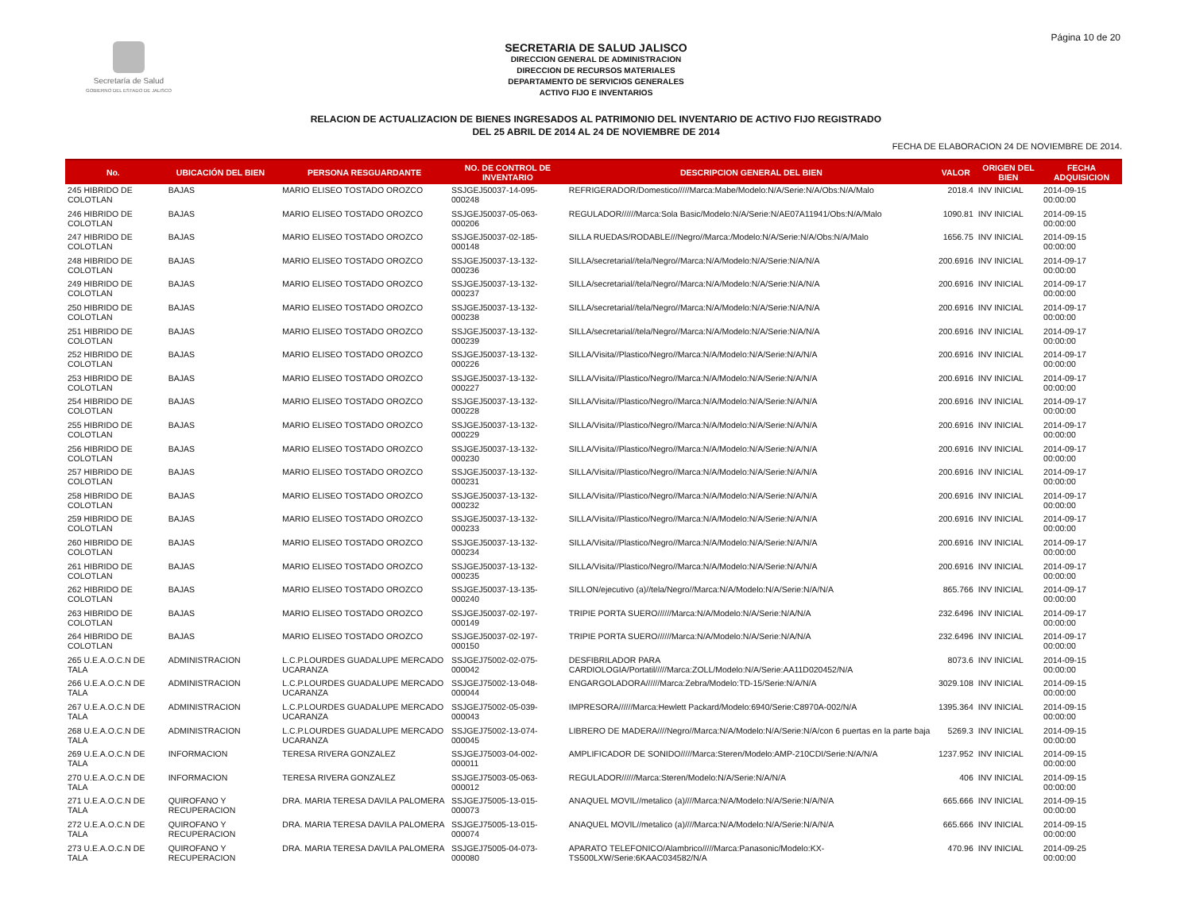Secretaría de Salud
GOBIERNO DEL ESTADO DE JALISCO
Página 10 de 20
SECRETARIA DE SALUD JALISCO
DIRECCION GENERAL DE ADMINISTRACION
DIRECCION DE RECURSOS MATERIALES
DEPARTAMENTO DE SERVICIOS GENERALES
ACTIVO FIJO E INVENTARIOS
RELACION DE ACTUALIZACION DE BIENES INGRESADOS AL PATRIMONIO DEL INVENTARIO DE ACTIVO FIJO REGISTRADO
DEL 25 ABRIL DE 2014 AL 24 DE NOVIEMBRE DE 2014
FECHA DE ELABORACION 24 DE NOVIEMBRE DE 2014.
| No. | UBICACIÓN DEL BIEN | | PERSONA RESGUARDANTE | NO. DE CONTROL DE INVENTARIO | DESCRIPCION GENERAL DEL BIEN | VALOR | ORIGEN DEL BIEN | FECHA ADQUISICION |
| --- | --- | --- | --- | --- | --- | --- | --- | --- |
| 245 HIBRIDO DE COLOTLAN | | BAJAS | MARIO ELISEO TOSTADO OROZCO | SSJGEJ50037-14-095-000248 | REFRIGERADOR/Domestico/////Marca:Mabe/Modelo:N/A/Serie:N/A/Obs:N/A/Malo | 2018.4 | INV INICIAL | 2014-09-15 00:00:00 |
| 246 HIBRIDO DE COLOTLAN | | BAJAS | MARIO ELISEO TOSTADO OROZCO | SSJGEJ50037-05-063-000206 | REGULADOR//////Marca:Sola Basic/Modelo:N/A/Serie:N/AE07A11941/Obs:N/A/Malo | 1090.81 | INV INICIAL | 2014-09-15 00:00:00 |
| 247 HIBRIDO DE COLOTLAN | | BAJAS | MARIO ELISEO TOSTADO OROZCO | SSJGEJ50037-02-185-000148 | SILLA RUEDAS/RODABLE///Negro//Marca:/Modelo:N/A/Serie:N/A/Obs:N/A/Malo | 1656.75 | INV INICIAL | 2014-09-15 00:00:00 |
| 248 HIBRIDO DE COLOTLAN | | BAJAS | MARIO ELISEO TOSTADO OROZCO | SSJGEJ50037-13-132-000236 | SILLA/secretarial//tela/Negro//Marca:N/A/Modelo:N/A/Serie:N/A/N/A | 200.6916 | INV INICIAL | 2014-09-17 00:00:00 |
| 249 HIBRIDO DE COLOTLAN | | BAJAS | MARIO ELISEO TOSTADO OROZCO | SSJGEJ50037-13-132-000237 | SILLA/secretarial//tela/Negro//Marca:N/A/Modelo:N/A/Serie:N/A/N/A | 200.6916 | INV INICIAL | 2014-09-17 00:00:00 |
| 250 HIBRIDO DE COLOTLAN | | BAJAS | MARIO ELISEO TOSTADO OROZCO | SSJGEJ50037-13-132-000238 | SILLA/secretarial//tela/Negro//Marca:N/A/Modelo:N/A/Serie:N/A/N/A | 200.6916 | INV INICIAL | 2014-09-17 00:00:00 |
| 251 HIBRIDO DE COLOTLAN | | BAJAS | MARIO ELISEO TOSTADO OROZCO | SSJGEJ50037-13-132-000239 | SILLA/secretarial//tela/Negro//Marca:N/A/Modelo:N/A/Serie:N/A/N/A | 200.6916 | INV INICIAL | 2014-09-17 00:00:00 |
| 252 HIBRIDO DE COLOTLAN | | BAJAS | MARIO ELISEO TOSTADO OROZCO | SSJGEJ50037-13-132-000226 | SILLA/Visita//Plastico/Negro//Marca:N/A/Modelo:N/A/Serie:N/A/N/A | 200.6916 | INV INICIAL | 2014-09-17 00:00:00 |
| 253 HIBRIDO DE COLOTLAN | | BAJAS | MARIO ELISEO TOSTADO OROZCO | SSJGEJ50037-13-132-000227 | SILLA/Visita//Plastico/Negro//Marca:N/A/Modelo:N/A/Serie:N/A/N/A | 200.6916 | INV INICIAL | 2014-09-17 00:00:00 |
| 254 HIBRIDO DE COLOTLAN | | BAJAS | MARIO ELISEO TOSTADO OROZCO | SSJGEJ50037-13-132-000228 | SILLA/Visita//Plastico/Negro//Marca:N/A/Modelo:N/A/Serie:N/A/N/A | 200.6916 | INV INICIAL | 2014-09-17 00:00:00 |
| 255 HIBRIDO DE COLOTLAN | | BAJAS | MARIO ELISEO TOSTADO OROZCO | SSJGEJ50037-13-132-000229 | SILLA/Visita//Plastico/Negro//Marca:N/A/Modelo:N/A/Serie:N/A/N/A | 200.6916 | INV INICIAL | 2014-09-17 00:00:00 |
| 256 HIBRIDO DE COLOTLAN | | BAJAS | MARIO ELISEO TOSTADO OROZCO | SSJGEJ50037-13-132-000230 | SILLA/Visita//Plastico/Negro//Marca:N/A/Modelo:N/A/Serie:N/A/N/A | 200.6916 | INV INICIAL | 2014-09-17 00:00:00 |
| 257 HIBRIDO DE COLOTLAN | | BAJAS | MARIO ELISEO TOSTADO OROZCO | SSJGEJ50037-13-132-000231 | SILLA/Visita//Plastico/Negro//Marca:N/A/Modelo:N/A/Serie:N/A/N/A | 200.6916 | INV INICIAL | 2014-09-17 00:00:00 |
| 258 HIBRIDO DE COLOTLAN | | BAJAS | MARIO ELISEO TOSTADO OROZCO | SSJGEJ50037-13-132-000232 | SILLA/Visita//Plastico/Negro//Marca:N/A/Modelo:N/A/Serie:N/A/N/A | 200.6916 | INV INICIAL | 2014-09-17 00:00:00 |
| 259 HIBRIDO DE COLOTLAN | | BAJAS | MARIO ELISEO TOSTADO OROZCO | SSJGEJ50037-13-132-000233 | SILLA/Visita//Plastico/Negro//Marca:N/A/Modelo:N/A/Serie:N/A/N/A | 200.6916 | INV INICIAL | 2014-09-17 00:00:00 |
| 260 HIBRIDO DE COLOTLAN | | BAJAS | MARIO ELISEO TOSTADO OROZCO | SSJGEJ50037-13-132-000234 | SILLA/Visita//Plastico/Negro//Marca:N/A/Modelo:N/A/Serie:N/A/N/A | 200.6916 | INV INICIAL | 2014-09-17 00:00:00 |
| 261 HIBRIDO DE COLOTLAN | | BAJAS | MARIO ELISEO TOSTADO OROZCO | SSJGEJ50037-13-132-000235 | SILLA/Visita//Plastico/Negro//Marca:N/A/Modelo:N/A/Serie:N/A/N/A | 200.6916 | INV INICIAL | 2014-09-17 00:00:00 |
| 262 HIBRIDO DE COLOTLAN | | BAJAS | MARIO ELISEO TOSTADO OROZCO | SSJGEJ50037-13-135-000240 | SILLON/ejecutivo (a)//tela/Negro//Marca:N/A/Modelo:N/A/Serie:N/A/N/A | 865.766 | INV INICIAL | 2014-09-17 00:00:00 |
| 263 HIBRIDO DE COLOTLAN | | BAJAS | MARIO ELISEO TOSTADO OROZCO | SSJGEJ50037-02-197-000149 | TRIPIE PORTA SUERO//////Marca:N/A/Modelo:N/A/Serie:N/A/N/A | 232.6496 | INV INICIAL | 2014-09-17 00:00:00 |
| 264 HIBRIDO DE COLOTLAN | | BAJAS | MARIO ELISEO TOSTADO OROZCO | SSJGEJ50037-02-197-000150 | TRIPIE PORTA SUERO//////Marca:N/A/Modelo:N/A/Serie:N/A/N/A | 232.6496 | INV INICIAL | 2014-09-17 00:00:00 |
| 265 U.E.A.O.C.N DE TALA | | ADMINISTRACION | L.C.P.LOURDES GUADALUPE MERCADO UCARANZA | SSJGEJ75002-02-075-000042 | DESFIBRILADOR PARA CARDIOLOGIA/Portatil/////Marca:ZOLL/Modelo:N/A/Serie:AA11D020452/N/A | 8073.6 | INV INICIAL | 2014-09-15 00:00:00 |
| 266 U.E.A.O.C.N DE TALA | | ADMINISTRACION | L.C.P.LOURDES GUADALUPE MERCADO UCARANZA | SSJGEJ75002-13-048-000044 | ENGARGOLADORA//////Marca:Zebra/Modelo:TD-15/Serie:N/A/N/A | 3029.108 | INV INICIAL | 2014-09-15 00:00:00 |
| 267 U.E.A.O.C.N DE TALA | | ADMINISTRACION | L.C.P.LOURDES GUADALUPE MERCADO UCARANZA | SSJGEJ75002-05-039-000043 | IMPRESORA//////Marca:Hewlett Packard/Modelo:6940/Serie:C8970A-002/N/A | 1395.364 | INV INICIAL | 2014-09-15 00:00:00 |
| 268 U.E.A.O.C.N DE TALA | | ADMINISTRACION | L.C.P.LOURDES GUADALUPE MERCADO UCARANZA | SSJGEJ75002-13-074-000045 | LIBRERO DE MADERA////Negro//Marca:N/A/Modelo:N/A/Serie:N/A/con 6 puertas en la parte baja | 5269.3 | INV INICIAL | 2014-09-15 00:00:00 |
| 269 U.E.A.O.C.N DE TALA | | INFORMACION | TERESA RIVERA GONZALEZ | SSJGEJ75003-04-002-000011 | AMPLIFICADOR DE SONIDO/////Marca:Steren/Modelo:AMP-210CDI/Serie:N/A/N/A | 1237.952 | INV INICIAL | 2014-09-15 00:00:00 |
| 270 U.E.A.O.C.N DE TALA | | INFORMACION | TERESA RIVERA GONZALEZ | SSJGEJ75003-05-063-000012 | REGULADOR//////Marca:Steren/Modelo:N/A/Serie:N/A/N/A | 406 | INV INICIAL | 2014-09-15 00:00:00 |
| 271 U.E.A.O.C.N DE TALA | | QUIROFANO Y RECUPERACION | DRA. MARIA TERESA DAVILA PALOMERA | SSJGEJ75005-13-015-000073 | ANAQUEL MOVIL//metalico (a)////Marca:N/A/Modelo:N/A/Serie:N/A/N/A | 665.666 | INV INICIAL | 2014-09-15 00:00:00 |
| 272 U.E.A.O.C.N DE TALA | | QUIROFANO Y RECUPERACION | DRA. MARIA TERESA DAVILA PALOMERA | SSJGEJ75005-13-015-000074 | ANAQUEL MOVIL//metalico (a)////Marca:N/A/Modelo:N/A/Serie:N/A/N/A | 665.666 | INV INICIAL | 2014-09-15 00:00:00 |
| 273 U.E.A.O.C.N DE TALA | | QUIROFANO Y RECUPERACION | DRA. MARIA TERESA DAVILA PALOMERA | SSJGEJ75005-04-073-000080 | APARATO TELEFONICO/Alambrico/////Marca:Panasonic/Modelo:KX-TS500LXW/Serie:6KAAC034582/N/A | 470.96 | INV INICIAL | 2014-09-25 00:00:00 |